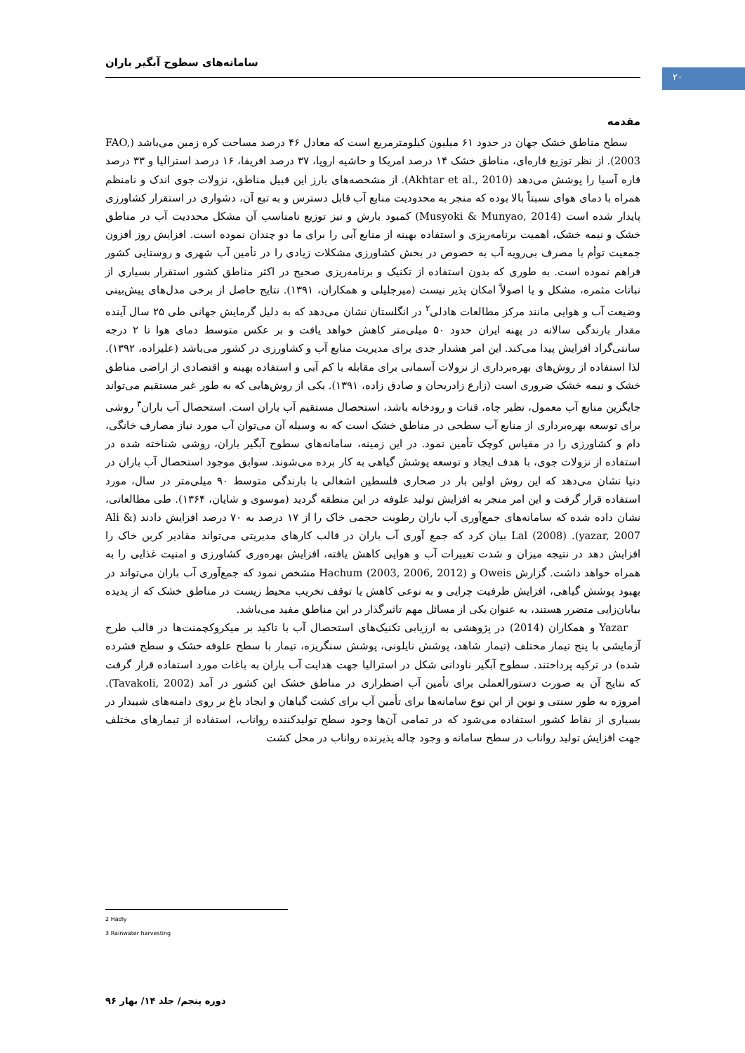سامانه‌های سطوح آبگیر باران
۲۰
مقدمه
سطح مناطق خشک جهان در حدود ۶۱ میلیون کیلومترمربع است که معادل ۴۶ درصد مساحت کره زمین می‌باشد (FAO, 2003). از نظر توزیع قاره‌ای، مناطق خشک ۱۴ درصد امریکا و حاشیه اروپا، ۳۷ درصد افریقا، ۱۶ درصد استرالیا و ۳۳ درصد قاره آسیا را پوشش می‌دهد (Akhtar et al., 2010). از مشخصه‌های بارز این قبیل مناطق، نزولات جوی اندک و نامنظم همراه با دمای هوای نسبتاً بالا بوده که منجر به محدودیت منابع آب قابل دسترس و به تبع آن، دشواری در استقرار کشاورزی پایدار شده است (Musyoki & Munyao, 2014) کمبود بارش و نیز توزیع نامناسب آن مشکل محددیت آب در مناطق خشک و نیمه خشک، اهمیت برنامه‌ریزی و استفاده بهینه از منابع آبی را برای ما دو چندان نموده است. افزایش روز افزون جمعیت توأم با مصرف بی‌رویه آب به خصوص در بخش کشاورزی مشکلات زیادی را در تأمین آب شهری و روستایی کشور فراهم نموده است. به طوری که بدون استفاده از تکنیک و برنامه‌ریزی صحیح در اکثر مناطق کشور استقرار بسیاری از نباتات مثمره، مشکل و یا اصولاً امکان پذیر نیست (میرجلیلی و همکاران، ۱۳۹۱). نتایج حاصل از برخی مدل‌های پیش‌بینی وضیعت آب و هوایی مانند مرکز مطالعات هادلی<sup>۲</sup> در انگلستان نشان می‌دهد که به دلیل گرمایش جهانی طی ۲۵ سال آینده مقدار بارندگی سالانه در پهنه ایران حدود ۵۰ میلی‌متر کاهش خواهد یافت و بر عکس متوسط دمای هوا تا ۲ درجه سانتی‌گراد افزایش پیدا می‌کند. این امر هشدار جدی برای مدیریت منابع آب و کشاورزی در کشور می‌باشد (علیزاده، ۱۳۹۲). لذا استفاده از روش‌های بهره‌برداری از نزولات آسمانی برای مقابله با کم آبی و استفاده بهینه و اقتصادی از اراضی مناطق خشک و نیمه خشک ضروری است (زارع زادریحان و صادق زاده، ۱۳۹۱). یکی از روش‌هایی که به طور غیر مستقیم می‌تواند جایگزین منابع آب معمول، نظیر چاه، قنات و رودخانه باشد، استحصال مستقیم آب باران است. استحصال آب باران<sup>۳</sup> روشی برای توسعه بهره‌برداری از منابع آب سطحی در مناطق خشک است که به وسیله آن می‌توان آب مورد نیاز مصارف خانگی، دام و کشاورزی را در مقیاس کوچک تأمین نمود. در این زمینه، سامانه‌های سطوح آبگیر باران، روشی شناخته شده در استفاده از نزولات جوی، با هدف ایجاد و توسعه پوشش گیاهی به کار برده می‌شوند. سوابق موجود استحصال آب باران در دنیا نشان می‌دهد که این روش اولین بار در صحاری فلسطین اشغالی با بارندگی متوسط ۹۰ میلی‌متر در سال، مورد استفاده قرار گرفت و این امر منجر به افزایش تولید علوفه در این منطقه گردید (موسوی و شایان، ۱۳۶۴). طی مطالعاتی، نشان داده شده که سامانه‌های جمع‌آوری آب باران رطوبت حجمی خاک را از ۱۷ درصد به ۷۰ درصد افزایش دادند (Ali & yazar, 2007). Lal (2008) بیان کرد که جمع آوری آب باران در قالب کارهای مدیریتی می‌تواند مقادیر کربن خاک را افزایش دهد در نتیجه میزان و شدت تغییرات آب و هوایی کاهش یافته، افزایش بهره‌وری کشاورزی و امنیت غذایی را به همراه خواهد داشت. گزارش Oweis و Hachum (2003, 2006, 2012) مشخص نمود که جمع‌آوری آب باران می‌تواند در بهبود پوشش گیاهی، افزایش ظرفیت چرایی و به نوعی کاهش یا توقف تخریب محیط زیست در مناطق خشک که از پدیده بیابان‌زایی متضرر هستند، به عنوان یکی از مسائل مهم تاثیرگذار در این مناطق مفید می‌باشد.
Yazar و همکاران (2014) در پژوهشی به ارزیابی تکنیک‌های استحصال آب با تاکید بر میکروکچمنت‌ها در قالب طرح آزمایشی با پنج تیمار مختلف (تیمار شاهد، پوشش نایلونی، پوشش سنگریزه، تیمار با سطح علوفه خشک و سطح فشرده شده) در ترکیه پرداختند. سطوح آبگیر ناودانی شکل در استرالیا جهت هدایت آب باران به باغات مورد استفاده قرار گرفت که نتایج آن به صورت دستورالعملی برای تأمین آب اضطراری در مناطق خشک این کشور در آمد (Tavakoli, 2002). امروزه به طور سنتی و نوین از این نوع سامانه‌ها برای تأمین آب برای کشت گیاهان و ایجاد باغ بر روی دامنه‌های شیبدار در بسیاری از نقاط کشور استفاده می‌شود که در تمامی آن‌ها وجود سطح تولیدکننده رواناب، استفاده از تیمارهای مختلف جهت افزایش تولید رواناب در سطح سامانه و وجود چاله پذیرنده رواناب در محل کشت
2 Hadly
3 Rainwater harvesting
دوره پنجم/ جلد ۱۴/ بهار ۹۶